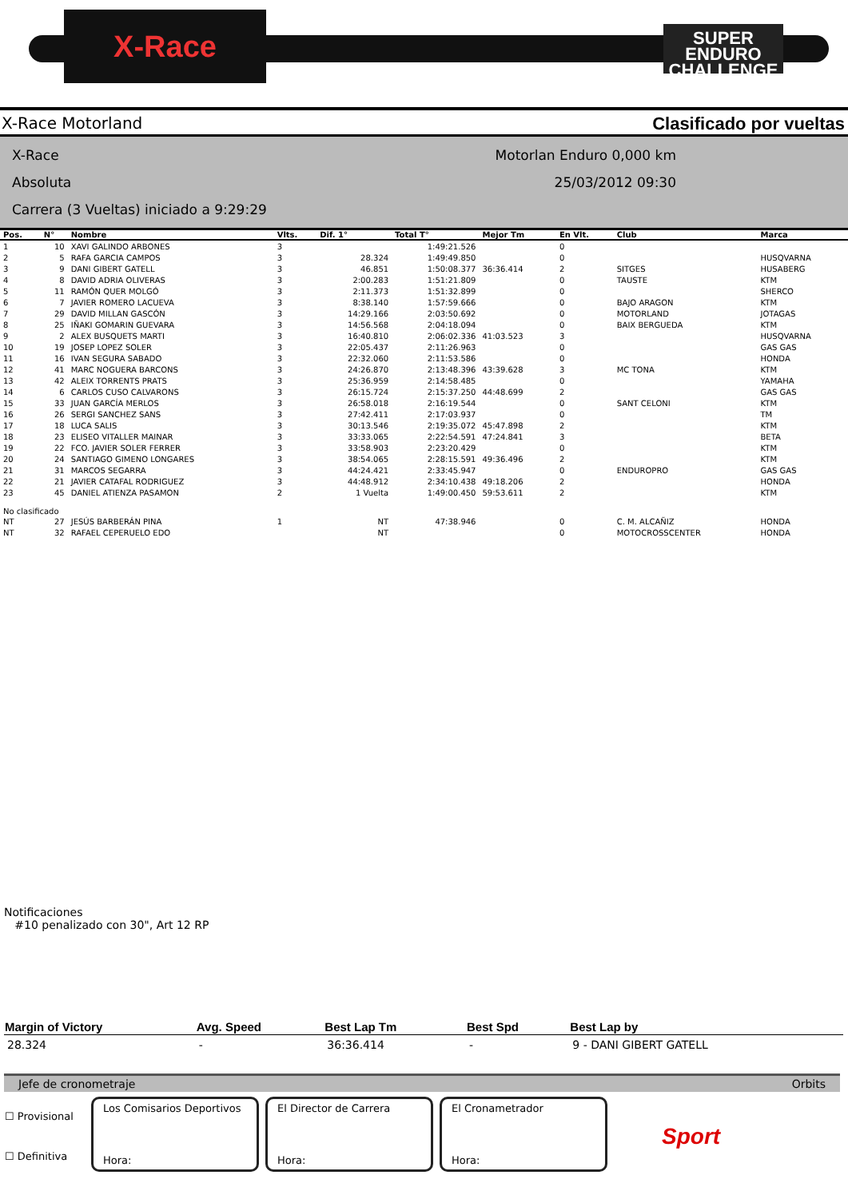X-Race
SUPER ENDURO CHALLENGE
X-Race Motorland Clasificado por vueltas
X-Race
Absoluta
Carrera (3 Vueltas) iniciado a 9:29:29
Motorlan Enduro 0,000 km
25/03/2012 09:30
| Pos. | N° | Nombre | Vlts. | Dif. 1° | Total T° | Mejor Tm | En Vlt. | Club | Marca |
| --- | --- | --- | --- | --- | --- | --- | --- | --- | --- |
| 1 | 10 | XAVI GALINDO ARBONES | 3 | | 1:49:21.526 | | 0 | | |
| 2 | 5 | RAFA GARCIA CAMPOS | 3 | 28.324 | 1:49:49.850 | | 0 | | HUSQVARNA |
| 3 | 9 | DANI GIBERT GATELL | 3 | 46.851 | 1:50:08.377 | 36:36.414 | 2 | SITGES | HUSABERG |
| 4 | 8 | DAVID ADRIA OLIVERAS | 3 | 2:00.283 | 1:51:21.809 | | 0 | TAUSTE | KTM |
| 5 | 11 | RAMÓN QUER MOLGÓ | 3 | 2:11.373 | 1:51:32.899 | | 0 | | SHERCO |
| 6 | 7 | JAVIER ROMERO LACUEVA | 3 | 8:38.140 | 1:57:59.666 | | 0 | BAJO ARAGON | KTM |
| 7 | 29 | DAVID MILLAN GASCÓN | 3 | 14:29.166 | 2:03:50.692 | | 0 | MOTORLAND | JOTAGAS |
| 8 | 25 | IÑAKI GOMARIN GUEVARA | 3 | 14:56.568 | 2:04:18.094 | | 0 | BAIX BERGUEDA | KTM |
| 9 | 2 | ALEX BUSQUETS MARTI | 3 | 16:40.810 | 2:06:02.336 | 41:03.523 | 3 | | HUSQVARNA |
| 10 | 19 | JOSEP LOPEZ SOLER | 3 | 22:05.437 | 2:11:26.963 | | 0 | | GAS GAS |
| 11 | 16 | IVAN SEGURA SABADO | 3 | 22:32.060 | 2:11:53.586 | | 0 | | HONDA |
| 12 | 41 | MARC NOGUERA BARCONS | 3 | 24:26.870 | 2:13:48.396 | 43:39.628 | 3 | MC TONA | KTM |
| 13 | 42 | ALEIX TORRENTS PRATS | 3 | 25:36.959 | 2:14:58.485 | | 0 | | YAMAHA |
| 14 | 6 | CARLOS CUSO CALVARONS | 3 | 26:15.724 | 2:15:37.250 | 44:48.699 | 2 | | GAS GAS |
| 15 | 33 | JUAN GARCÍA MERLOS | 3 | 26:58.018 | 2:16:19.544 | | 0 | SANT CELONI | KTM |
| 16 | 26 | SERGI SANCHEZ SANS | 3 | 27:42.411 | 2:17:03.937 | | 0 | | TM |
| 17 | 18 | LUCA SALIS | 3 | 30:13.546 | 2:19:35.072 | 45:47.898 | 2 | | KTM |
| 18 | 23 | ELISEO VITALLER MAINAR | 3 | 33:33.065 | 2:22:54.591 | 47:24.841 | 3 | | BETA |
| 19 | 22 | FCO. JAVIER SOLER FERRER | 3 | 33:58.903 | 2:23:20.429 | | 0 | | KTM |
| 20 | 24 | SANTIAGO GIMENO LONGARES | 3 | 38:54.065 | 2:28:15.591 | 49:36.496 | 2 | | KTM |
| 21 | 31 | MARCOS SEGARRA | 3 | 44:24.421 | 2:33:45.947 | | 0 | ENDUROPRO | GAS GAS |
| 22 | 21 | JAVIER CATAFAL RODRIGUEZ | 3 | 44:48.912 | 2:34:10.438 | 49:18.206 | 2 | | HONDA |
| 23 | 45 | DANIEL ATIENZA PASAMON | 2 | 1 Vuelta | 1:49:00.450 | 59:53.611 | 2 | | KTM |
| No clasificado | | | | | | | | | |
| NT | 27 | JESÚS BARBERÁN PINA | 1 | NT | 47:38.946 | | 0 | C. M. ALCAÑIZ | HONDA |
| NT | 32 | RAFAEL CEPERUELO EDO | | NT | | | 0 | MOTOCROSSCENTER | HONDA |
Notificaciones
#10 penalizado con 30", Art 12 RP
| Margin of Victory | Avg. Speed | Best Lap Tm | Best Spd | Best Lap by |
| --- | --- | --- | --- | --- |
| 28.324 | - | 36:36.414 | - | 9 - DANI GIBERT GATELL |
Jefe de cronometraje Orbits
☐ Provisional
☐ Definitiva
Los Comisarios Deportivos
Hora:
El Director de Carrera
Hora:
El Cronametrador
Hora:
Sport